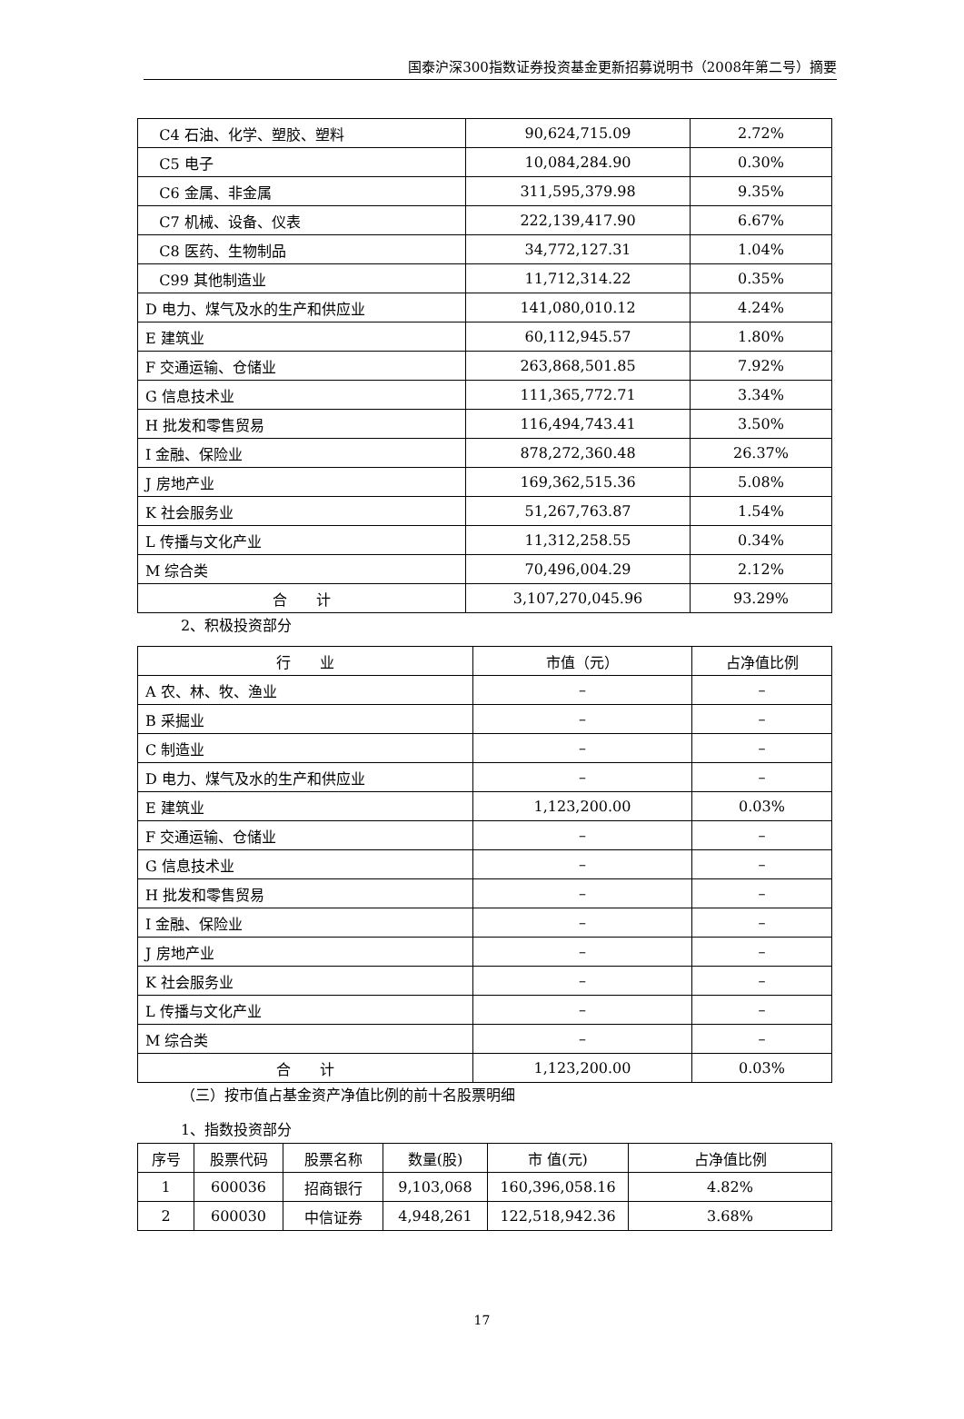国泰沪深300指数证券投资基金更新招募说明书（2008年第二号）摘要
| C4 石油、化学、塑胶、塑料 | 90,624,715.09 | 2.72% |
| C5 电子 | 10,084,284.90 | 0.30% |
| C6 金属、非金属 | 311,595,379.98 | 9.35% |
| C7 机械、设备、仪表 | 222,139,417.90 | 6.67% |
| C8 医药、生物制品 | 34,772,127.31 | 1.04% |
| C99 其他制造业 | 11,712,314.22 | 0.35% |
| D 电力、煤气及水的生产和供应业 | 141,080,010.12 | 4.24% |
| E 建筑业 | 60,112,945.57 | 1.80% |
| F 交通运输、仓储业 | 263,868,501.85 | 7.92% |
| G 信息技术业 | 111,365,772.71 | 3.34% |
| H 批发和零售贸易 | 116,494,743.41 | 3.50% |
| I 金融、保险业 | 878,272,360.48 | 26.37% |
| J 房地产业 | 169,362,515.36 | 5.08% |
| K 社会服务业 | 51,267,763.87 | 1.54% |
| L 传播与文化产业 | 11,312,258.55 | 0.34% |
| M 综合类 | 70,496,004.29 | 2.12% |
| 合 计 | 3,107,270,045.96 | 93.29% |
2、积极投资部分
| 行 业 | 市值（元） | 占净值比例 |
| --- | --- | --- |
| A 农、林、牧、渔业 | – | – |
| B 采掘业 | – | – |
| C 制造业 | – | – |
| D 电力、煤气及水的生产和供应业 | – | – |
| E 建筑业 | 1,123,200.00 | 0.03% |
| F 交通运输、仓储业 | – | – |
| G 信息技术业 | – | – |
| H 批发和零售贸易 | – | – |
| I 金融、保险业 | – | – |
| J 房地产业 | – | – |
| K 社会服务业 | – | – |
| L 传播与文化产业 | – | – |
| M 综合类 | – | – |
| 合 计 | 1,123,200.00 | 0.03% |
（三）按市值占基金资产净值比例的前十名股票明细
1、指数投资部分
| 序号 | 股票代码 | 股票名称 | 数量(股) | 市 值(元) | 占净值比例 |
| --- | --- | --- | --- | --- | --- |
| 1 | 600036 | 招商银行 | 9,103,068 | 160,396,058.16 | 4.82% |
| 2 | 600030 | 中信证券 | 4,948,261 | 122,518,942.36 | 3.68% |
17